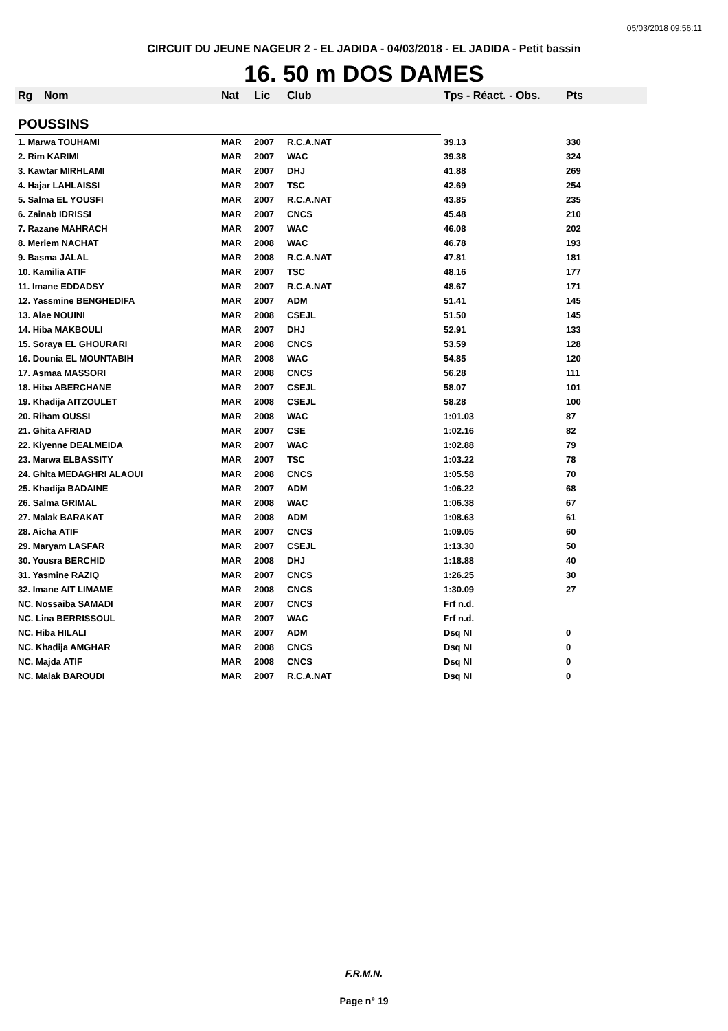05/03/2018 09:56:11
CIRCUIT DU JEUNE NAGEUR 2 - EL JADIDA - 04/03/2018 - EL JADIDA - Petit bassin
16. 50 m DOS DAMES
| Rg | Nom | Nat | Lic | Club | Tps - Réact. - Obs. | Pts |
| --- | --- | --- | --- | --- | --- | --- |
| POUSSINS | | | | | | |
| 1. Marwa TOUHAMI | | MAR | 2007 | R.C.A.NAT | 39.13 | 330 |
| 2. Rim KARIMI | | MAR | 2007 | WAC | 39.38 | 324 |
| 3. Kawtar MIRHLAMI | | MAR | 2007 | DHJ | 41.88 | 269 |
| 4. Hajar LAHLAISSI | | MAR | 2007 | TSC | 42.69 | 254 |
| 5. Salma EL YOUSFI | | MAR | 2007 | R.C.A.NAT | 43.85 | 235 |
| 6. Zainab IDRISSI | | MAR | 2007 | CNCS | 45.48 | 210 |
| 7. Razane MAHRACH | | MAR | 2007 | WAC | 46.08 | 202 |
| 8. Meriem NACHAT | | MAR | 2008 | WAC | 46.78 | 193 |
| 9. Basma JALAL | | MAR | 2008 | R.C.A.NAT | 47.81 | 181 |
| 10. Kamilia ATIF | | MAR | 2007 | TSC | 48.16 | 177 |
| 11. Imane EDDADSY | | MAR | 2007 | R.C.A.NAT | 48.67 | 171 |
| 12. Yassmine BENGHEDIFA | | MAR | 2007 | ADM | 51.41 | 145 |
| 13. Alae NOUINI | | MAR | 2008 | CSEJL | 51.50 | 145 |
| 14. Hiba MAKBOULI | | MAR | 2007 | DHJ | 52.91 | 133 |
| 15. Soraya EL GHOURARI | | MAR | 2008 | CNCS | 53.59 | 128 |
| 16. Dounia EL MOUNTABIH | | MAR | 2008 | WAC | 54.85 | 120 |
| 17. Asmaa MASSORI | | MAR | 2008 | CNCS | 56.28 | 111 |
| 18. Hiba ABERCHANE | | MAR | 2007 | CSEJL | 58.07 | 101 |
| 19. Khadija AITZOULET | | MAR | 2008 | CSEJL | 58.28 | 100 |
| 20. Riham OUSSI | | MAR | 2008 | WAC | 1:01.03 | 87 |
| 21. Ghita AFRIAD | | MAR | 2007 | CSE | 1:02.16 | 82 |
| 22. Kiyenne DEALMEIDA | | MAR | 2007 | WAC | 1:02.88 | 79 |
| 23. Marwa ELBASSITY | | MAR | 2007 | TSC | 1:03.22 | 78 |
| 24. Ghita MEDAGHRI ALAOUI | | MAR | 2008 | CNCS | 1:05.58 | 70 |
| 25. Khadija BADAINE | | MAR | 2007 | ADM | 1:06.22 | 68 |
| 26. Salma GRIMAL | | MAR | 2008 | WAC | 1:06.38 | 67 |
| 27. Malak BARAKAT | | MAR | 2008 | ADM | 1:08.63 | 61 |
| 28. Aicha ATIF | | MAR | 2007 | CNCS | 1:09.05 | 60 |
| 29. Maryam LASFAR | | MAR | 2007 | CSEJL | 1:13.30 | 50 |
| 30. Yousra BERCHID | | MAR | 2008 | DHJ | 1:18.88 | 40 |
| 31. Yasmine RAZIQ | | MAR | 2007 | CNCS | 1:26.25 | 30 |
| 32. Imane AIT LIMAME | | MAR | 2008 | CNCS | 1:30.09 | 27 |
| NC. Nossaiba SAMADI | | MAR | 2007 | CNCS | Frf n.d. | |
| NC. Lina BERRISSOUL | | MAR | 2007 | WAC | Frf n.d. | |
| NC. Hiba HILALI | | MAR | 2007 | ADM | Dsq NI | 0 |
| NC. Khadija AMGHAR | | MAR | 2008 | CNCS | Dsq NI | 0 |
| NC. Majda ATIF | | MAR | 2008 | CNCS | Dsq NI | 0 |
| NC. Malak BAROUDI | | MAR | 2007 | R.C.A.NAT | Dsq NI | 0 |
F.R.M.N.
Page n° 19